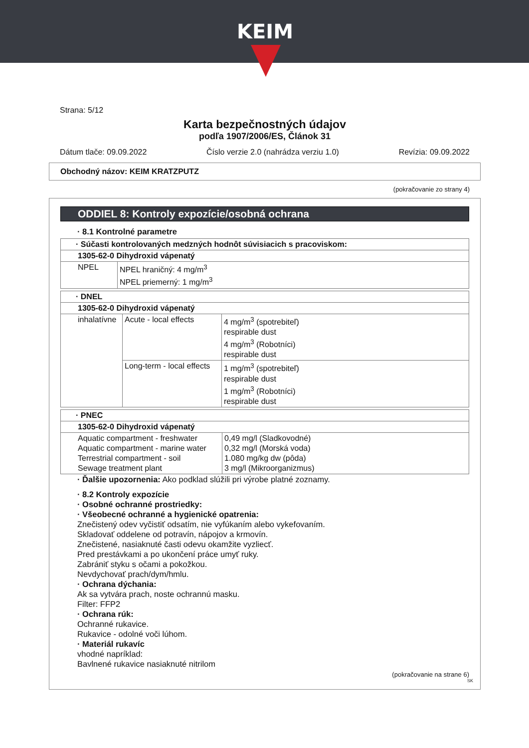KEIM
Strana: 5/12
Karta bezpečnostných údajov
podľa 1907/2006/ES, Článok 31
Dátum tlače: 09.09.2022 Číslo verzie 2.0 (nahrádza verziu 1.0) Revízia: 09.09.2022
Obchodný názov: KEIM KRATZPUTZ
(pokračovanie zo strany 4)
ODDIEL 8: Kontroly expozície/osobná ochrana
· 8.1 Kontrolné parametre
| · Súčasti kontrolovaných medzných hodnôt súvisiacich s pracoviskom: | |
| 1305-62-0 Dihydroxid vápenatý | |
| NPEL | NPEL hraničný: 4 mg/m<sup>3</sup> NPEL priemerný: 1 mg/m<sup>3</sup> |
| · DNEL | | |
| 1305-62-0 Dihydroxid vápenatý | | |
| inhalatívne | Acute - local effects | 4 mg/m<sup>3</sup> (spotrebiteľ) respirable dust 4 mg/m<sup>3</sup> (Robotníci) respirable dust |
| | Long-term - local effects | 1 mg/m<sup>3</sup> (spotrebiteľ) respirable dust 1 mg/m<sup>3</sup> (Robotníci) respirable dust |
| · PNEC | |
| 1305-62-0 Dihydroxid vápenatý | |
| Aquatic compartment - freshwater Aquatic compartment - marine water Terrestrial compartment - soil Sewage treatment plant | 0,49 mg/l (Sladkovodné) 0,32 mg/l (Morská voda) 1.080 mg/kg dw (pôda) 3 mg/l (Mikroorganizmus) |
· Ďalšie upozornenia: Ako podklad slúžili pri výrobe platné zoznamy.
· 8.2 Kontroly expozície
· Osobné ochranné prostriedky:
· Všeobecné ochranné a hygienické opatrenia:
Znečistený odev vyčistiť odsatím, nie vyfúkaním alebo vykefovaním.
Skladovať oddelene od potravín, nápojov a krmovín.
Znečistené, nasiaknuté časti odevu okamžite vyzliecť.
Pred prestávkami a po ukončení práce umyť ruky.
Zabrániť styku s očami a pokožkou.
Nevdychovať prach/dym/hmlu.
· Ochrana dýchania:
Ak sa vytvára prach, noste ochrannú masku.
Filter: FFP2
· Ochrana rúk:
Ochranné rukavice.
Rukavice - odolné voči lúhom.
· Materiál rukavíc
vhodné napríklad:
Bavlnené rukavice nasiaknuté nitrilom
(pokračovanie na strane 6)
SK